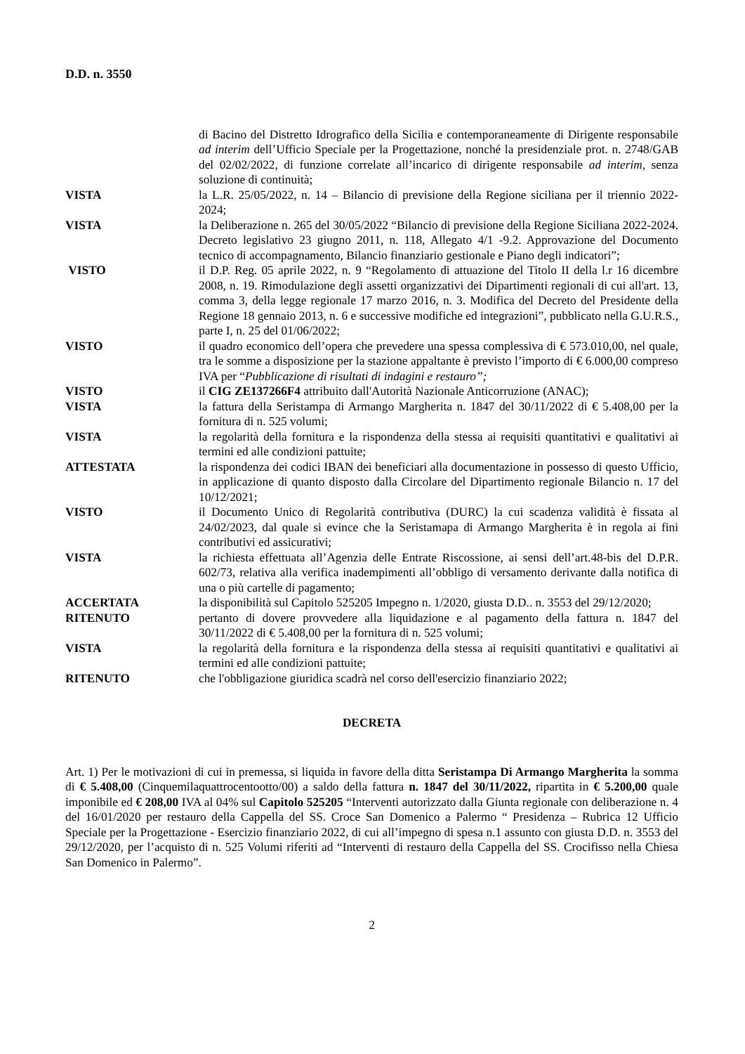D.D. n. 3550
di Bacino del Distretto Idrografico della Sicilia e contemporaneamente di Dirigente responsabile ad interim dell’Ufficio Speciale per la Progettazione, nonché la presidenziale prot. n. 2748/GAB del 02/02/2022, di funzione correlate all’incarico di dirigente responsabile ad interim, senza soluzione di continuità;
VISTA la L.R. 25/05/2022, n. 14 – Bilancio di previsione della Regione siciliana per il triennio 2022-2024;
VISTA la Deliberazione n. 265 del 30/05/2022 “Bilancio di previsione della Regione Siciliana 2022-2024. Decreto legislativo 23 giugno 2011, n. 118, Allegato 4/1 -9.2. Approvazione del Documento tecnico di accompagnamento, Bilancio finanziario gestionale e Piano degli indicatori”;
VISTO il D.P. Reg. 05 aprile 2022, n. 9 “Regolamento di attuazione del Titolo II della l.r 16 dicembre 2008, n. 19. Rimodulazione degli assetti organizzativi dei Dipartimenti regionali di cui all'art. 13, comma 3, della legge regionale 17 marzo 2016, n. 3. Modifica del Decreto del Presidente della Regione 18 gennaio 2013, n. 6 e successive modifiche ed integrazioni”, pubblicato nella G.U.R.S., parte I, n. 25 del 01/06/2022;
VISTO il quadro economico dell’opera che prevedere una spessa complessiva di € 573.010,00, nel quale, tra le somme a disposizione per la stazione appaltante è previsto l’importo di € 6.000,00 compreso IVA per “Pubblicazione di risultati di indagini e restauro”;
VISTO il CIG ZE137266F4 attribuito dall'Autorità Nazionale Anticorruzione (ANAC);
VISTA la fattura della Seristampa di Armango Margherita n. 1847 del 30/11/2022 di € 5.408,00 per la fornitura di n. 525 volumi;
VISTA la regolarità della fornitura e la rispondenza della stessa ai requisiti quantitativi e qualitativi ai termini ed alle condizioni pattuite;
ATTESTATA la rispondenza dei codici IBAN dei beneficiari alla documentazione in possesso di questo Ufficio, in applicazione di quanto disposto dalla Circolare del Dipartimento regionale Bilancio n. 17 del 10/12/2021;
VISTO il Documento Unico di Regolarità contributiva (DURC) la cui scadenza validità è fissata al 24/02/2023, dal quale si evince che la Seristamapa di Armango Margherita è in regola ai fini contributivi ed assicurativi;
VISTA la richiesta effettuata all’Agenzia delle Entrate Riscossione, ai sensi dell’art.48-bis del D.P.R. 602/73, relativa alla verifica inadempimenti all’obbligo di versamento derivante dalla notifica di una o più cartelle di pagamento;
ACCERTATA la disponibilità sul Capitolo 525205 Impegno n. 1/2020, giusta D.D.. n. 3553 del 29/12/2020;
RITENUTO pertanto di dovere provvedere alla liquidazione e al pagamento della fattura n. 1847 del 30/11/2022 di € 5.408,00 per la fornitura di n. 525 volumi;
VISTA la regolarità della fornitura e la rispondenza della stessa ai requisiti quantitativi e qualitativi ai termini ed alle condizioni pattuite;
RITENUTO che l'obbligazione giuridica scadrà nel corso dell'esercizio finanziario 2022;
DECRETA
Art. 1) Per le motivazioni di cui in premessa, si liquida in favore della ditta Seristampa Di Armango Margherita la somma di € 5.408,00 (Cinquemilaquattrocentootto/00) a saldo della fattura n. 1847 del 30/11/2022, ripartita in € 5.200,00 quale imponibile ed € 208,00 IVA al 04% sul Capitolo 525205 “Interventi autorizzato dalla Giunta regionale con deliberazione n. 4 del 16/01/2020 per restauro della Cappella del SS. Croce San Domenico a Palermo “ Presidenza – Rubrica 12 Ufficio Speciale per la Progettazione - Esercizio finanziario 2022, di cui all’impegno di spesa n.1 assunto con giusta D.D. n. 3553 del 29/12/2020, per l’acquisto di n. 525 Volumi riferiti ad “Interventi di restauro della Cappella del SS. Crocifisso nella Chiesa San Domenico in Palermo”.
2